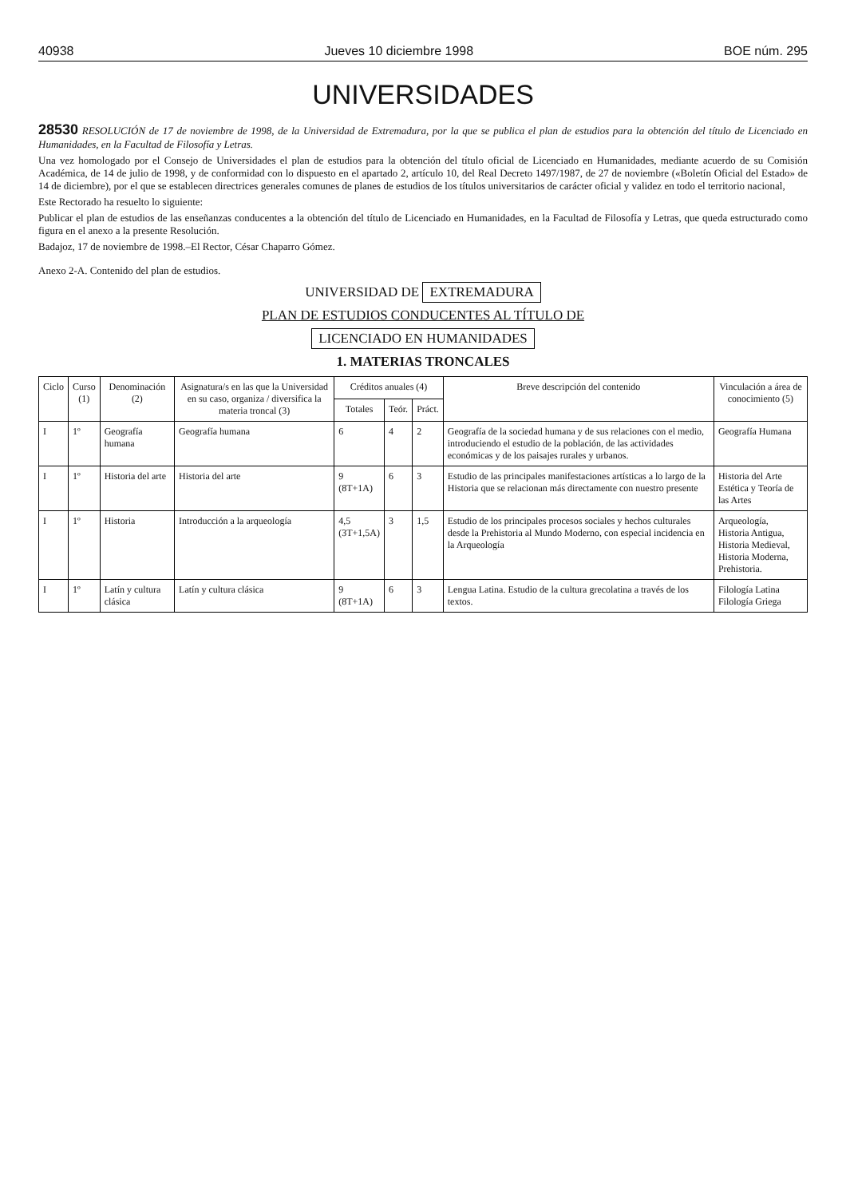40938 Jueves 10 diciembre 1998 BOE núm. 295
UNIVERSIDADES
28530 RESOLUCIÓN de 17 de noviembre de 1998, de la Universidad de Extremadura, por la que se publica el plan de estudios para la obtención del título de Licenciado en Humanidades, en la Facultad de Filosofía y Letras.
Una vez homologado por el Consejo de Universidades el plan de estudios para la obtención del título oficial de Licenciado en Humanidades, mediante acuerdo de su Comisión Académica, de 14 de julio de 1998, y de conformidad con lo dispuesto en el apartado 2, artículo 10, del Real Decreto 1497/1987, de 27 de noviembre («Boletín Oficial del Estado» de 14 de diciembre), por el que se establecen directrices generales comunes de planes de estudios de los títulos universitarios de carácter oficial y validez en todo el territorio nacional,
Este Rectorado ha resuelto lo siguiente:
Publicar el plan de estudios de las enseñanzas conducentes a la obtención del título de Licenciado en Humanidades, en la Facultad de Filosofía y Letras, que queda estructurado como figura en el anexo a la presente Resolución.
Badajoz, 17 de noviembre de 1998.–El Rector, César Chaparro Gómez.
Anexo 2-A. Contenido del plan de estudios.
UNIVERSIDAD DE EXTREMADURA
PLAN DE ESTUDIOS CONDUCENTES AL TÍTULO DE
LICENCIADO EN HUMANIDADES
1. MATERIAS TRONCALES
| Ciclo | Curso (1) | Denominación (2) | Asignatura/s en las que la Universidad en su caso, organiza / diversifica la materia troncal (3) | Créditos anuales (4) | | | Breve descripción del contenido | Vinculación a área de conocimiento (5) |
| --- | --- | --- | --- | --- | --- | --- | --- | --- |
| | | | | Totales | Teór. | Práct. | | |
| I | 1º | Geografía humana | Geografía humana | 6 | 4 | 2 | Geografía de la sociedad humana y de sus relaciones con el medio, introduciendo el estudio de la población, de las actividades económicas y de los paisajes rurales y urbanos. | Geografía Humana |
| I | 1º | Historia del arte | Historia del arte | 9 (8T+1A) | 6 | 3 | Estudio de las principales manifestaciones artísticas a lo largo de la Historia que se relacionan más directamente con nuestro presente | Historia del Arte Estética y Teoría de las Artes |
| I | 1º | Historia | Introducción a la arqueología | 4,5 (3T+1,5A) | 3 | 1,5 | Estudio de los principales procesos sociales y hechos culturales desde la Prehistoria al Mundo Moderno, con especial incidencia en la Arqueología | Arqueología, Historia Antigua, Historia Medieval, Historia Moderna, Prehistoria. |
| I | 1º | Latín y cultura clásica | Latín y cultura clásica | 9 (8T+1A) | 6 | 3 | Lengua Latina. Estudio de la cultura grecolatina a través de los textos. | Filología Latina Filología Griega |